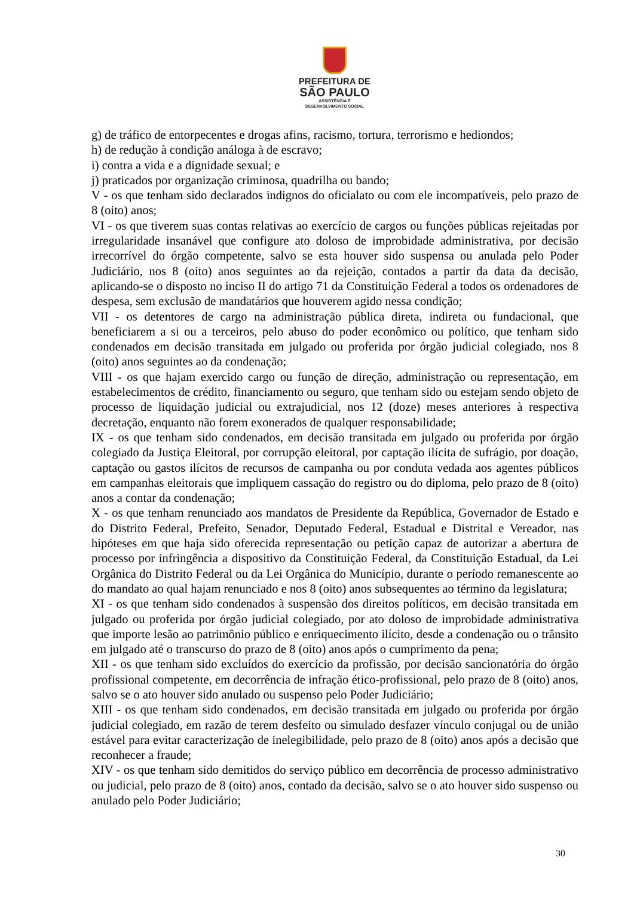PREFEITURA DE
SÃO PAULO
ASSISTÊNCIA E
DESENVOLVIMENTO SOCIAL
g) de tráfico de entorpecentes e drogas afins, racismo, tortura, terrorismo e hediondos;
h) de redução à condição análoga à de escravo;
i) contra a vida e a dignidade sexual; e
j) praticados por organização criminosa, quadrilha ou bando;
V - os que tenham sido declarados indignos do oficialato ou com ele incompatíveis, pelo prazo de 8 (oito) anos;
VI - os que tiverem suas contas relativas ao exercício de cargos ou funções públicas rejeitadas por irregularidade insanável que configure ato doloso de improbidade administrativa, por decisão irrecorrível do órgão competente, salvo se esta houver sido suspensa ou anulada pelo Poder Judiciário, nos 8 (oito) anos seguintes ao da rejeição, contados a partir da data da decisão, aplicando-se o disposto no inciso II do artigo 71 da Constituição Federal a todos os ordenadores de despesa, sem exclusão de mandatários que houverem agido nessa condição;
VII - os detentores de cargo na administração pública direta, indireta ou fundacional, que beneficiarem a si ou a terceiros, pelo abuso do poder econômico ou político, que tenham sido condenados em decisão transitada em julgado ou proferida por órgão judicial colegiado, nos 8 (oito) anos seguintes ao da condenação;
VIII - os que hajam exercido cargo ou função de direção, administração ou representação, em estabelecimentos de crédito, financiamento ou seguro, que tenham sido ou estejam sendo objeto de processo de liquidação judicial ou extrajudicial, nos 12 (doze) meses anteriores à respectiva decretação, enquanto não forem exonerados de qualquer responsabilidade;
IX - os que tenham sido condenados, em decisão transitada em julgado ou proferida por órgão colegiado da Justiça Eleitoral, por corrupção eleitoral, por captação ilícita de sufrágio, por doação, captação ou gastos ilícitos de recursos de campanha ou por conduta vedada aos agentes públicos em campanhas eleitorais que impliquem cassação do registro ou do diploma, pelo prazo de 8 (oito) anos a contar da condenação;
X - os que tenham renunciado aos mandatos de Presidente da República, Governador de Estado e do Distrito Federal, Prefeito, Senador, Deputado Federal, Estadual e Distrital e Vereador, nas hipóteses em que haja sido oferecida representação ou petição capaz de autorizar a abertura de processo por infringência a dispositivo da Constituição Federal, da Constituição Estadual, da Lei Orgânica do Distrito Federal ou da Lei Orgânica do Município, durante o período remanescente ao do mandato ao qual hajam renunciado e nos 8 (oito) anos subsequentes ao término da legislatura;
XI - os que tenham sido condenados à suspensão dos direitos políticos, em decisão transitada em julgado ou proferida por órgão judicial colegiado, por ato doloso de improbidade administrativa que importe lesão ao patrimônio público e enriquecimento ilícito, desde a condenação ou o trânsito em julgado até o transcurso do prazo de 8 (oito) anos após o cumprimento da pena;
XII - os que tenham sido excluídos do exercício da profissão, por decisão sancionatória do órgão profissional competente, em decorrência de infração ético-profissional, pelo prazo de 8 (oito) anos, salvo se o ato houver sido anulado ou suspenso pelo Poder Judiciário;
XIII - os que tenham sido condenados, em decisão transitada em julgado ou proferida por órgão judicial colegiado, em razão de terem desfeito ou simulado desfazer vínculo conjugal ou de união estável para evitar caracterização de inelegibilidade, pelo prazo de 8 (oito) anos após a decisão que reconhecer a fraude;
XIV - os que tenham sido demitidos do serviço público em decorrência de processo administrativo ou judicial, pelo prazo de 8 (oito) anos, contado da decisão, salvo se o ato houver sido suspenso ou anulado pelo Poder Judiciário;
30